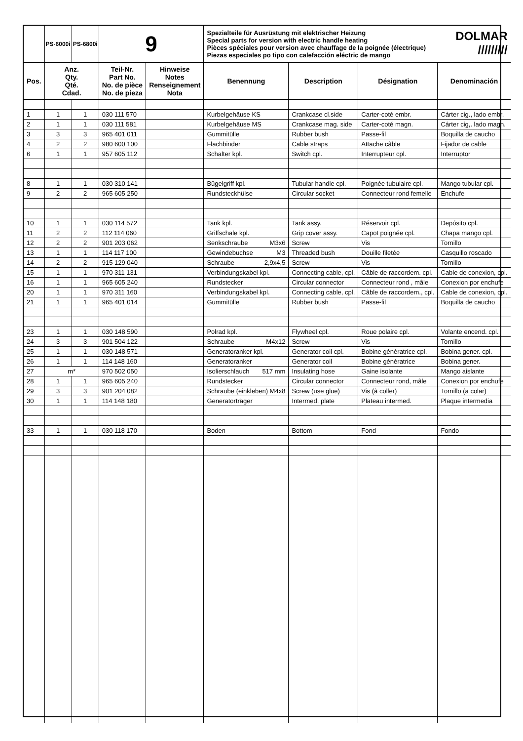| | PS-6000i | PS-6800i | 9 | | Spezialteile für Ausrüstung mit elektrischer Heizung Special parts for version with electric handle heating Pièces spéciales pour version avec chauffage de la poignée (électrique) Piezas especiales po tipo con calefacción eléctric de mango DOLMAR ///////// | | | |
| Pos. | Anz. Qty. Qté. Cdad. | | Teil-Nr. Part No. No. de pièce No. de pieza | Hinweise Notes Renseignement Nota | Benennung | Description | Désignation | Denominación |
| 1 | 1 | 1 | 030 111 570 | | Kurbelgehäuse KS | Crankcase cl.side | Carter-coté embr. | Cárter cig., lado embr. |
| 2 | 1 | 1 | 030 111 581 | | Kurbelgehäuse MS | Crankcase mag. side | Carter-coté magn. | Cárter cig,. lado magn. |
| 3 | 3 | 3 | 965 401 011 | | Gummitülle | Rubber bush | Passe-fil | Boquilla de caucho |
| 4 | 2 | 2 | 980 600 100 | | Flachbinder | Cable straps | Attache câble | Fijador de cable |
| 6 | 1 | 1 | 957 605 112 | | Schalter kpl. | Switch cpl. | Interrupteur cpl. | Interruptor |
| 8 | 1 | 1 | 030 310 141 | | Bügelgriff kpl. | Tubular handle cpl. | Poignée tubulaire cpl. | Mango tubular cpl. |
| 9 | 2 | 2 | 965 605 250 | | Rundsteckhülse | Circular socket | Connecteur rond femelle | Enchufe |
| 10 | 1 | 1 | 030 114 572 | | Tank kpl. | Tank assy. | Réservoir cpl. | Depósito cpl. |
| 11 | 2 | 2 | 112 114 060 | | Griffschale kpl. | Grip cover assy. | Capot poignée cpl. | Chapa mango cpl. |
| 12 | 2 | 2 | 901 203 062 | | Senkschraube M3x6 | Screw | Vis | Tornillo |
| 13 | 1 | 1 | 114 117 100 | | Gewindebuchse M3 | Threaded bush | Douille filetée | Casquillo roscado |
| 14 | 2 | 2 | 915 129 040 | | Schraube 2,9x4,5 | Screw | Vis | Tornillo |
| 15 | 1 | 1 | 970 311 131 | | Verbindungskabel kpl. | Connecting cable, cpl. | Câble de raccordem. cpl. | Cable de conexion, cpl. |
| 16 | 1 | 1 | 965 605 240 | | Rundstecker | Circular connector | Connecteur rond , mâle | Conexion por enchufe |
| 20 | 1 | 1 | 970 311 160 | | Verbindungskabel kpl. | Connecting cable, cpl. | Câble de raccordem., cpl. | Cable de conexion, cpl. |
| 21 | 1 | 1 | 965 401 014 | | Gummitülle | Rubber bush | Passe-fil | Boquilla de caucho |
| 23 | 1 | 1 | 030 148 590 | | Polrad kpl. | Flywheel cpl. | Roue polaire cpl. | Volante encend. cpl. |
| 24 | 3 | 3 | 901 504 122 | | Schraube M4x12 | Screw | Vis | Tornillo |
| 25 | 1 | 1 | 030 148 571 | | Generatoranker kpl. | Generator coil cpl. | Bobine génératrice cpl. | Bobina gener. cpl. |
| 26 | 1 | 1 | 114 148 160 | | Generatoranker | Generator coil | Bobine génératrice | Bobina gener. |
| 27 | m* | | 970 502 050 | | Isolierschlauch 517 mm | Insulating hose | Gaine isolante | Mango aislante |
| 28 | 1 | 1 | 965 605 240 | | Rundstecker | Circular connector | Connecteur rond, mâle | Conexion por enchufe |
| 29 | 3 | 3 | 901 204 082 | | Schraube (einkleben) M4x8 | Screw (use glue) | Vis (à coller) | Tornillo (a colar) |
| 30 | 1 | 1 | 114 148 180 | | Generatorträger | Intermed. plate | Plateau intermed. | Plaque intermedia |
| 33 | 1 | 1 | 030 118 170 | | Boden | Bottom | Fond | Fondo |